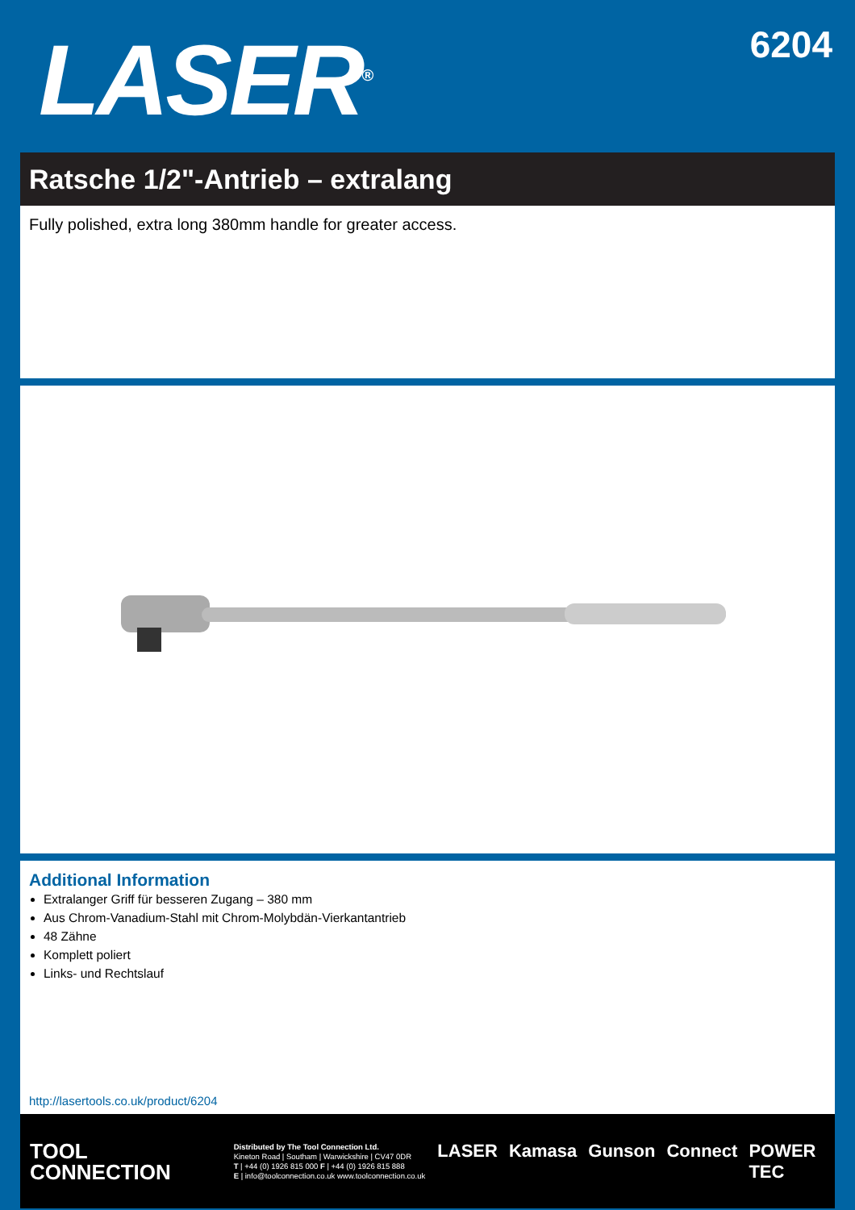LASER<sup>®</sup>
6204
Ratsche 1/2"-Antrieb – extralang
Fully polished, extra long 380mm handle for greater access.
Additional Information
Extralanger Griff für besseren Zugang – 380 mm
Aus Chrom-Vanadium-Stahl mit Chrom-Molybdän-Vierkantantrieb
48 Zähne
Komplett poliert
Links- und Rechtslauf
http://lasertools.co.uk/product/6204
TOOL
CONNECTION
Distributed by The Tool Connection Ltd.
Kineton Road | Southam | Warwickshire | CV47 0DR
T | +44 (0) 1926 815 000 F | +44 (0) 1926 815 888
E | info@toolconnection.co.uk www.toolconnection.co.uk
LASER Kamasa Gunson Connect POWER TEC